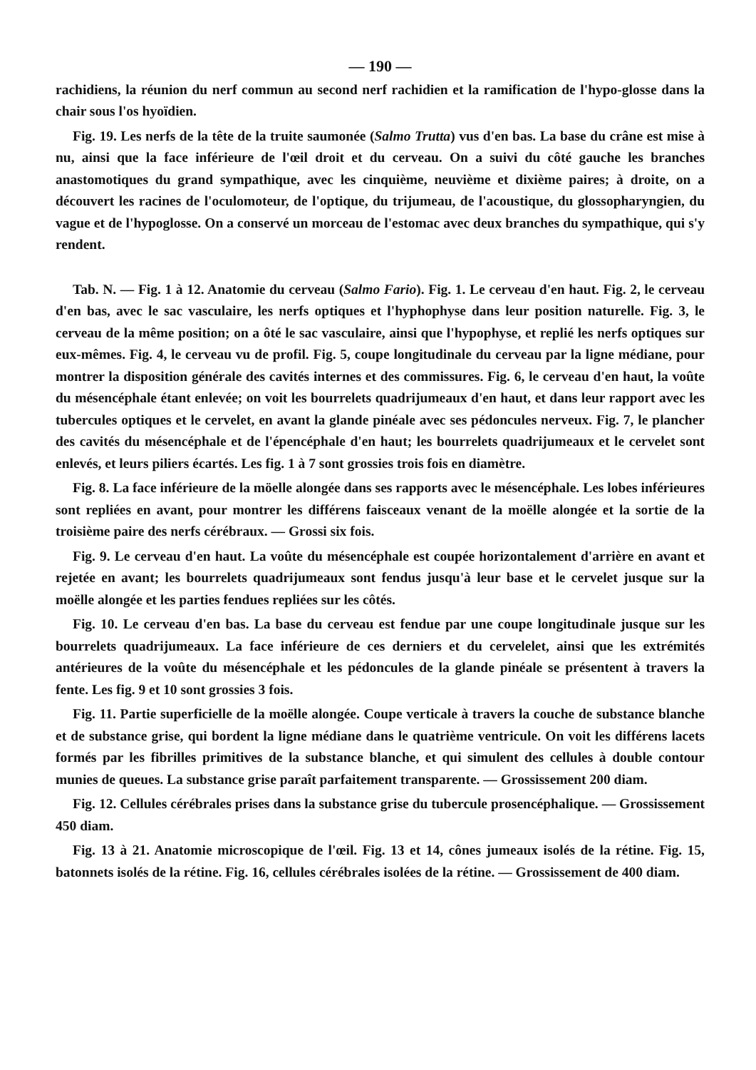— 190 —
rachidiens, la réunion du nerf commun au second nerf rachidien et la ramification de l'hypo-glosse dans la chair sous l'os hyoïdien.
Fig. 19. Les nerfs de la tête de la truite saumonée (Salmo Trutta) vus d'en bas. La base du crâne est mise à nu, ainsi que la face inférieure de l'œil droit et du cerveau. On a suivi du côté gauche les branches anastomotiques du grand sympathique, avec les cinquième, neuvième et dixième paires; à droite, on a découvert les racines de l'oculomoteur, de l'optique, du trijumeau, de l'acoustique, du glossopharyngien, du vague et de l'hypoglosse. On a conservé un morceau de l'estomac avec deux branches du sympathique, qui s'y rendent.
Tab. N. — Fig. 1 à 12. Anatomie du cerveau (Salmo Fario). Fig. 1. Le cerveau d'en haut. Fig. 2, le cerveau d'en bas, avec le sac vasculaire, les nerfs optiques et l'hyphophyse dans leur position naturelle. Fig. 3, le cerveau de la même position; on a ôté le sac vasculaire, ainsi que l'hypophyse, et replié les nerfs optiques sur eux-mêmes. Fig. 4, le cerveau vu de profil. Fig. 5, coupe longitudinale du cerveau par la ligne médiane, pour montrer la disposition générale des cavités internes et des commissures. Fig. 6, le cerveau d'en haut, la voûte du mésencéphale étant enlevée; on voit les bourrelets quadrijumeaux d'en haut, et dans leur rapport avec les tubercules optiques et le cervelet, en avant la glande pinéale avec ses pédoncules nerveux. Fig. 7, le plancher des cavités du mésencéphale et de l'épencéphale d'en haut; les bourrelets quadrijumeaux et le cervelet sont enlevés, et leurs piliers écartés. Les fig. 1 à 7 sont grossies trois fois en diamètre.
Fig. 8. La face inférieure de la möelle alongée dans ses rapports avec le mésencéphale. Les lobes inférieures sont repliées en avant, pour montrer les différens faisceaux venant de la moëlle alongée et la sortie de la troisième paire des nerfs cérébraux. — Grossi six fois.
Fig. 9. Le cerveau d'en haut. La voûte du mésencéphale est coupée horizontalement d'arrière en avant et rejetée en avant; les bourrelets quadrijumeaux sont fendus jusqu'à leur base et le cervelet jusque sur la moëlle alongée et les parties fendues repliées sur les côtés.
Fig. 10. Le cerveau d'en bas. La base du cerveau est fendue par une coupe longitudinale jusque sur les bourrelets quadrijumeaux. La face inférieure de ces derniers et du cervelelet, ainsi que les extrémités antérieures de la voûte du mésencéphale et les pédoncules de la glande pinéale se présentent à travers la fente. Les fig. 9 et 10 sont grossies 3 fois.
Fig. 11. Partie superficielle de la moëlle alongée. Coupe verticale à travers la couche de substance blanche et de substance grise, qui bordent la ligne médiane dans le quatrième ventricule. On voit les différens lacets formés par les fibrilles primitives de la substance blanche, et qui simulent des cellules à double contour munies de queues. La substance grise paraît parfaitement transparente. — Grossissement 200 diam.
Fig. 12. Cellules cérébrales prises dans la substance grise du tubercule prosencéphalique. — Grossissement 450 diam.
Fig. 13 à 21. Anatomie microscopique de l'œil. Fig. 13 et 14, cônes jumeaux isolés de la rétine. Fig. 15, batonnets isolés de la rétine. Fig. 16, cellules cérébrales isolées de la rétine. — Grossissement de 400 diam.